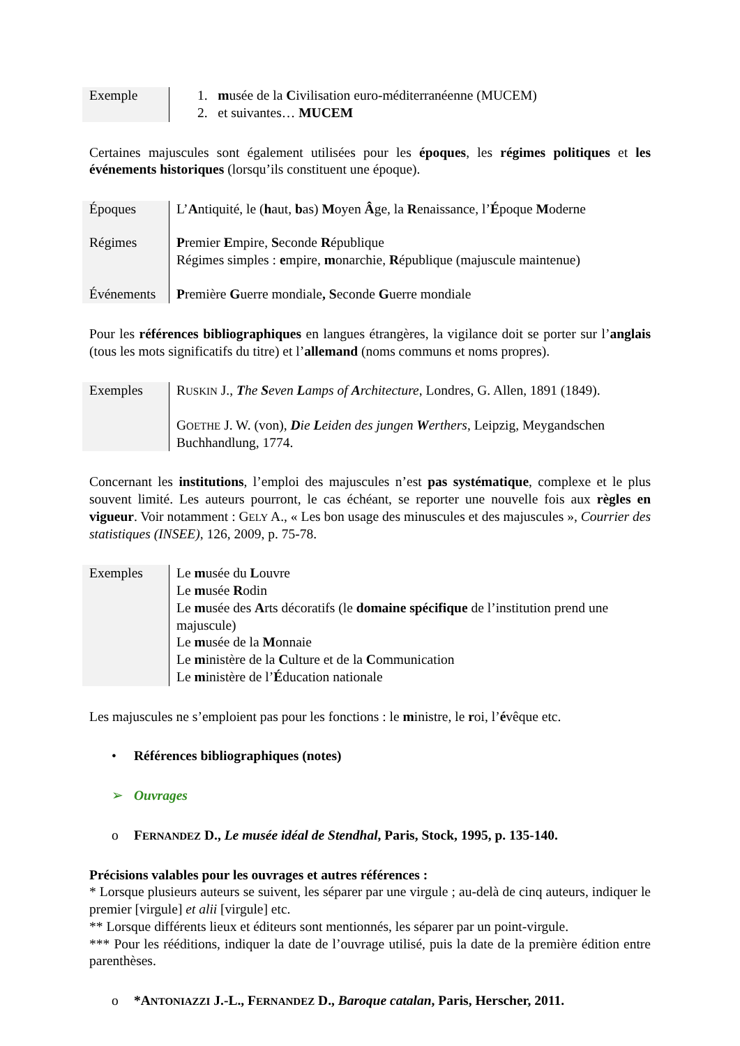| Exemple | 1. m usée de la C ivilisation euro-méditerranéenne (MUCEM) 2. et suivantes… MUCEM |
Certaines majuscules sont également utilisées pour les époques, les régimes politiques et les événements historiques (lorsqu’ils constituent une époque).
| Époques | L’ A ntiquité, le ( h aut, b as) M oyen Â ge, la R enaissance, l’ É poque M oderne |
| Régimes | P remier E mpire, S econde R épublique Régimes simples : e mpire, m onarchie, R épublique (majuscule maintenue) |
| Événements | P remière G uerre mondiale , S econde G uerre mondiale |
Pour les références bibliographiques en langues étrangères, la vigilance doit se porter sur l’anglais (tous les mots significatifs du titre) et l’allemand (noms communs et noms propres).
| Exemples | R USKIN J., T he S even L amps of A rchitecture , Londres, G. Allen, 1891 (1849). G OETHE J. W. (von), D ie L eiden des jungen W erthers , Leipzig, Meygandschen Buchhandlung, 1774. |
Concernant les institutions, l’emploi des majuscules n’est pas systématique, complexe et le plus souvent limité. Les auteurs pourront, le cas échéant, se reporter une nouvelle fois aux règles en vigueur. Voir notamment : GELY A., « Les bon usage des minuscules et des majuscules », Courrier des statistiques (INSEE), 126, 2009, p. 75-78.
| Exemples | Le m usée du L ouvre Le m usée R odin Le m usée des A rts décoratifs (le domaine spécifique de l’institution prend une majuscule) Le m usée de la M onnaie Le m inistère de la C ulture et de la C ommunication Le m inistère de l’ É ducation nationale |
Les majuscules ne s’emploient pas pour les fonctions : le ministre, le roi, l’évêque etc.
• Références bibliographiques (notes)
➢ Ouvrages
o FERNANDEZ D., Le musée idéal de Stendhal, Paris, Stock, 1995, p. 135-140.
Précisions valables pour les ouvrages et autres références :
* Lorsque plusieurs auteurs se suivent, les séparer par une virgule ; au-delà de cinq auteurs, indiquer le premier [virgule] et alii [virgule] etc.
** Lorsque différents lieux et éditeurs sont mentionnés, les séparer par un point-virgule.
*** Pour les rééditions, indiquer la date de l’ouvrage utilisé, puis la date de la première édition entre parenthèses.
o *ANTONIAZZI J.-L., FERNANDEZ D., Baroque catalan, Paris, Herscher, 2011.